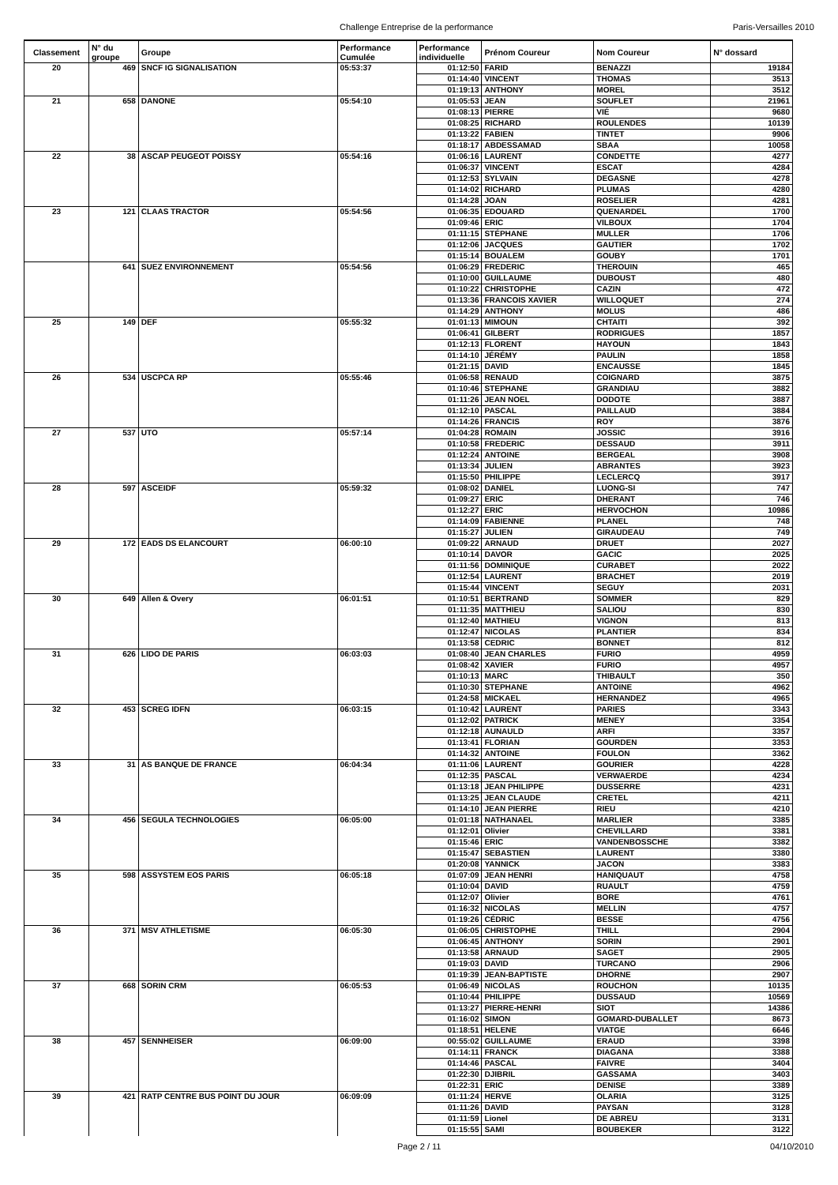Challenge Entreprise de la performance Paris-Versailles 2010
| Classement | N° du groupe | Groupe | Performance Cumulée | Performance individuelle | Prénom Coureur | Nom Coureur | N° dossard |
| --- | --- | --- | --- | --- | --- | --- | --- |
| 20 | 469 | SNCF IG SIGNALISATION | 05:53:37 | 01:12:50 | FARID | BENAZZI | 19184 |
| | | | | 01:14:40 | VINCENT | THOMAS | 3513 |
| | | | | 01:19:13 | ANTHONY | MOREL | 3512 |
| 21 | 658 | DANONE | 05:54:10 | 01:05:53 | JEAN | SOUFLET | 21961 |
| | | | | 01:08:13 | PIERRE | VIÉ | 9680 |
| | | | | 01:08:25 | RICHARD | ROULENDES | 10139 |
| | | | | 01:13:22 | FABIEN | TINTET | 9906 |
| | | | | 01:18:17 | ABDESSAMAD | SBAA | 10058 |
| 22 | 38 | ASCAP PEUGEOT POISSY | 05:54:16 | 01:06:16 | LAURENT | CONDETTE | 4277 |
| | | | | 01:06:37 | VINCENT | ESCAT | 4284 |
| | | | | 01:12:53 | SYLVAIN | DEGASNE | 4278 |
| | | | | 01:14:02 | RICHARD | PLUMAS | 4280 |
| | | | | 01:14:28 | JOAN | ROSELIER | 4281 |
| 23 | 121 | CLAAS TRACTOR | 05:54:56 | 01:06:35 | EDOUARD | QUENARDEL | 1700 |
| | | | | 01:09:46 | ERIC | VILBOUX | 1704 |
| | | | | 01:11:15 | STÉPHANE | MULLER | 1706 |
| | | | | 01:12:06 | JACQUES | GAUTIER | 1702 |
| | | | | 01:15:14 | BOUALEM | GOUBY | 1701 |
| | 641 | SUEZ ENVIRONNEMENT | 05:54:56 | 01:06:29 | FREDERIC | THEROUIN | 465 |
| | | | | 01:10:00 | GUILLAUME | DUBOUST | 480 |
| | | | | 01:10:22 | CHRISTOPHE | CAZIN | 472 |
| | | | | 01:13:36 | FRANCOIS XAVIER | WILLOQUET | 274 |
| | | | | 01:14:29 | ANTHONY | MOLUS | 486 |
| 25 | 149 | DEF | 05:55:32 | 01:01:13 | MIMOUN | CHTAITI | 392 |
| | | | | 01:06:41 | GILBERT | RODRIGUES | 1857 |
| | | | | 01:12:13 | FLORENT | HAYOUN | 1843 |
| | | | | 01:14:10 | JÉRÉMY | PAULIN | 1858 |
| | | | | 01:21:15 | DAVID | ENCAUSSE | 1845 |
| 26 | 534 | USCPCA RP | 05:55:46 | 01:06:58 | RENAUD | COIGNARD | 3875 |
| | | | | 01:10:46 | STEPHANE | GRANDIAU | 3882 |
| | | | | 01:11:26 | JEAN NOEL | DODOTE | 3887 |
| | | | | 01:12:10 | PASCAL | PAILLAUD | 3884 |
| | | | | 01:14:26 | FRANCIS | ROY | 3876 |
| 27 | 537 | UTO | 05:57:14 | 01:04:28 | ROMAIN | JOSSIC | 3916 |
| | | | | 01:10:58 | FREDERIC | DESSAUD | 3911 |
| | | | | 01:12:24 | ANTOINE | BERGEAL | 3908 |
| | | | | 01:13:34 | JULIEN | ABRANTES | 3923 |
| | | | | 01:15:50 | PHILIPPE | LECLERCQ | 3917 |
| 28 | 597 | ASCEIDF | 05:59:32 | 01:08:02 | DANIEL | LUONG-SI | 747 |
| | | | | 01:09:27 | ERIC | DHERANT | 746 |
| | | | | 01:12:27 | ERIC | HERVOCHON | 10986 |
| | | | | 01:14:09 | FABIENNE | PLANEL | 748 |
| | | | | 01:15:27 | JULIEN | GIRAUDEAU | 749 |
| 29 | 172 | EADS DS ELANCOURT | 06:00:10 | 01:09:22 | ARNAUD | DRUET | 2027 |
| | | | | 01:10:14 | DAVOR | GACIC | 2025 |
| | | | | 01:11:56 | DOMINIQUE | CURABET | 2022 |
| | | | | 01:12:54 | LAURENT | BRACHET | 2019 |
| | | | | 01:15:44 | VINCENT | SEGUY | 2031 |
| 30 | 649 | Allen & Overy | 06:01:51 | 01:10:51 | BERTRAND | SOMMER | 829 |
| | | | | 01:11:35 | MATTHIEU | SALIOU | 830 |
| | | | | 01:12:40 | MATHIEU | VIGNON | 813 |
| | | | | 01:12:47 | NICOLAS | PLANTIER | 834 |
| | | | | 01:13:58 | CEDRIC | BONNET | 812 |
| 31 | 626 | LIDO DE PARIS | 06:03:03 | 01:08:40 | JEAN CHARLES | FURIO | 4959 |
| | | | | 01:08:42 | XAVIER | FURIO | 4957 |
| | | | | 01:10:13 | MARC | THIBAULT | 350 |
| | | | | 01:10:30 | STEPHANE | ANTOINE | 4962 |
| | | | | 01:24:58 | MICKAEL | HERNANDEZ | 4965 |
| 32 | 453 | SCREG IDFN | 06:03:15 | 01:10:42 | LAURENT | PARIES | 3343 |
| | | | | 01:12:02 | PATRICK | MENEY | 3354 |
| | | | | 01:12:18 | AUNAULD | ARFI | 3357 |
| | | | | 01:13:41 | FLORIAN | GOURDEN | 3353 |
| | | | | 01:14:32 | ANTOINE | FOULON | 3362 |
| 33 | 31 | AS BANQUE DE FRANCE | 06:04:34 | 01:11:06 | LAURENT | GOURIER | 4228 |
| | | | | 01:12:35 | PASCAL | VERWAERDE | 4234 |
| | | | | 01:13:18 | JEAN PHILIPPE | DUSSERRE | 4231 |
| | | | | 01:13:25 | JEAN CLAUDE | CRETEL | 4211 |
| | | | | 01:14:10 | JEAN PIERRE | RIEU | 4210 |
| 34 | 456 | SEGULA TECHNOLOGIES | 06:05:00 | 01:01:18 | NATHANAEL | MARLIER | 3385 |
| | | | | 01:12:01 | Olivier | CHEVILLARD | 3381 |
| | | | | 01:15:46 | ERIC | VANDENBOSSCHE | 3382 |
| | | | | 01:15:47 | SEBASTIEN | LAURENT | 3380 |
| | | | | 01:20:08 | YANNICK | JACON | 3383 |
| 35 | 598 | ASSYSTEM EOS PARIS | 06:05:18 | 01:07:09 | JEAN HENRI | HANIQUAUT | 4758 |
| | | | | 01:10:04 | DAVID | RUAULT | 4759 |
| | | | | 01:12:07 | Olivier | BORE | 4761 |
| | | | | 01:16:32 | NICOLAS | MELLIN | 4757 |
| | | | | 01:19:26 | CÉDRIC | BESSE | 4756 |
| 36 | 371 | MSV ATHLETISME | 06:05:30 | 01:06:05 | CHRISTOPHE | THILL | 2904 |
| | | | | 01:06:45 | ANTHONY | SORIN | 2901 |
| | | | | 01:13:58 | ARNAUD | SAGET | 2905 |
| | | | | 01:19:03 | DAVID | TURCANO | 2906 |
| | | | | 01:19:39 | JEAN-BAPTISTE | DHORNE | 2907 |
| 37 | 668 | SORIN CRM | 06:05:53 | 01:06:49 | NICOLAS | ROUCHON | 10135 |
| | | | | 01:10:44 | PHILIPPE | DUSSAUD | 10569 |
| | | | | 01:13:27 | PIERRE-HENRI | SIOT | 14386 |
| | | | | 01:16:02 | SIMON | GOMARD-DUBALLET | 8673 |
| | | | | 01:18:51 | HELENE | VIATGE | 6646 |
| 38 | 457 | SENNHEISER | 06:09:00 | 00:55:02 | GUILLAUME | ERAUD | 3398 |
| | | | | 01:14:11 | FRANCK | DIAGANA | 3388 |
| | | | | 01:14:46 | PASCAL | FAIVRE | 3404 |
| | | | | 01:22:30 | DJIBRIL | GASSAMA | 3403 |
| | | | | 01:22:31 | ERIC | DENISE | 3389 |
| 39 | 421 | RATP CENTRE BUS POINT DU JOUR | 06:09:09 | 01:11:24 | HERVE | OLARIA | 3125 |
| | | | | 01:11:26 | DAVID | PAYSAN | 3128 |
| | | | | 01:11:59 | Lionel | DE ABREU | 3131 |
| | | | | 01:15:55 | SAMI | BOUBEKER | 3122 |
Page 2 / 11 04/10/2010